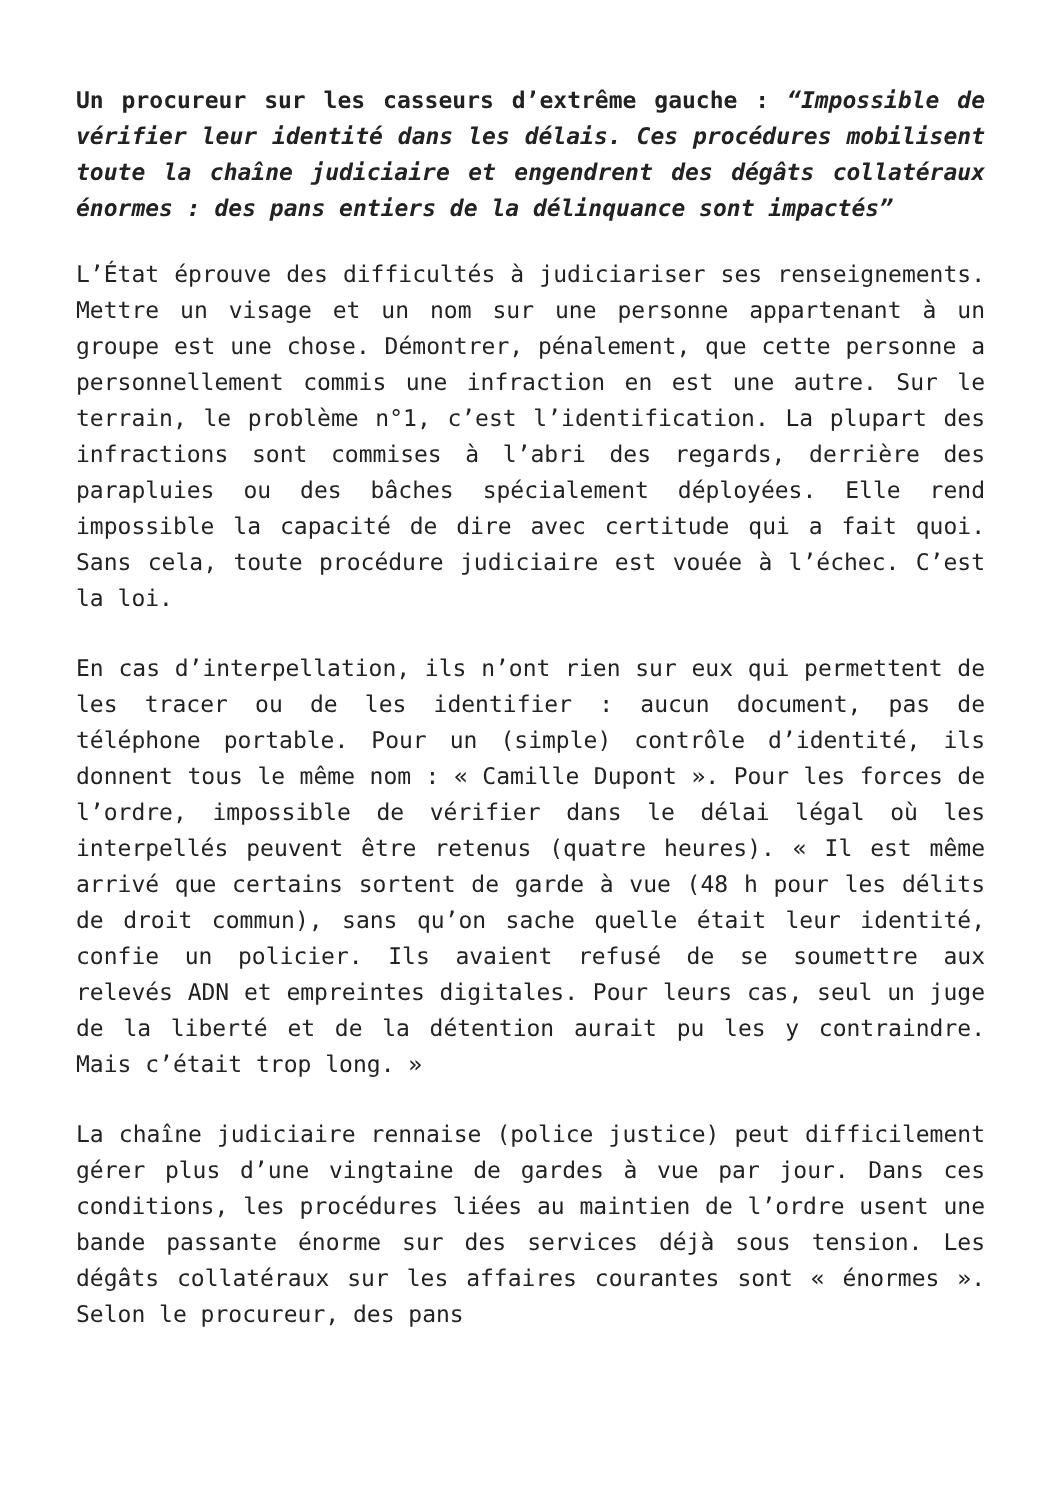Un procureur sur les casseurs d’extrême gauche : “Impossible de vérifier leur identité dans les délais. Ces procédures mobilisent toute la chaîne judiciaire et engendrent des dégâts collatéraux énormes : des pans entiers de la délinquance sont impactés”
L’État éprouve des difficultés à judiciariser ses renseignements. Mettre un visage et un nom sur une personne appartenant à un groupe est une chose. Démontrer, pénalement, que cette personne a personnellement commis une infraction en est une autre. Sur le terrain, le problème n°1, c’est l’identification. La plupart des infractions sont commises à l’abri des regards, derrière des parapluies ou des bâches spécialement déployées. Elle rend impossible la capacité de dire avec certitude qui a fait quoi. Sans cela, toute procédure judiciaire est vouée à l’échec. C’est la loi.
En cas d’interpellation, ils n’ont rien sur eux qui permettent de les tracer ou de les identifier : aucun document, pas de téléphone portable. Pour un (simple) contrôle d’identité, ils donnent tous le même nom : « Camille Dupont ». Pour les forces de l’ordre, impossible de vérifier dans le délai légal où les interpellés peuvent être retenus (quatre heures). « Il est même arrivé que certains sortent de garde à vue (48 h pour les délits de droit commun), sans qu’on sache quelle était leur identité, confie un policier. Ils avaient refusé de se soumettre aux relevés ADN et empreintes digitales. Pour leurs cas, seul un juge de la liberté et de la détention aurait pu les y contraindre. Mais c’était trop long. »
La chaîne judiciaire rennaise (police justice) peut difficilement gérer plus d’une vingtaine de gardes à vue par jour. Dans ces conditions, les procédures liées au maintien de l’ordre usent une bande passante énorme sur des services déjà sous tension. Les dégâts collatéraux sur les affaires courantes sont « énormes ». Selon le procureur, des pans